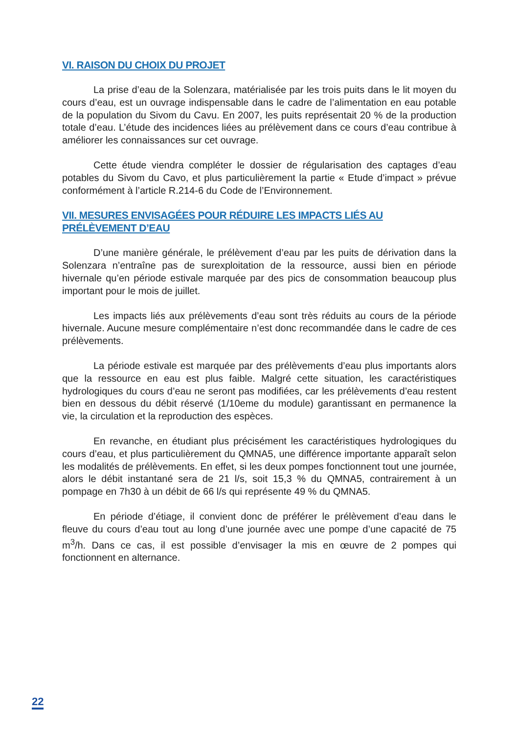VI. RAISON DU CHOIX DU PROJET
La prise d’eau de la Solenzara, matérialisée par les trois puits dans le lit moyen du cours d’eau, est un ouvrage indispensable dans le cadre de l’alimentation en eau potable de la population du Sivom du Cavu. En 2007, les puits représentait 20 % de la production totale d’eau. L’étude des incidences liées au prélèvement dans ce cours d’eau contribue à améliorer les connaissances sur cet ouvrage.
Cette étude viendra compléter le dossier de régularisation des captages d’eau potables du Sivom du Cavo, et plus particulièrement la partie « Etude d’impact » prévue conformément à l’article R.214-6 du Code de l’Environnement.
VII. MESURES ENVISAGÉES POUR RÉDUIRE LES IMPACTS LIÉS AU PRÉLÈVEMENT D’EAU
D’une manière générale, le prélèvement d’eau par les puits de dérivation dans la Solenzara n’entraîne pas de surexploitation de la ressource, aussi bien en période hivernale qu’en période estivale marquée par des pics de consommation beaucoup plus important pour le mois de juillet.
Les impacts liés aux prélèvements d’eau sont très réduits au cours de la période hivernale. Aucune mesure complémentaire n’est donc recommandée dans le cadre de ces prélèvements.
La période estivale est marquée par des prélèvements d’eau plus importants alors que la ressource en eau est plus faible. Malgré cette situation, les caractéristiques hydrologiques du cours d’eau ne seront pas modifiées, car les prélèvements d’eau restent bien en dessous du débit réservé (1/10eme du module) garantissant en permanence la vie, la circulation et la reproduction des espèces.
En revanche, en étudiant plus précisément les caractéristiques hydrologiques du cours d’eau, et plus particulièrement du QMNA5, une différence importante apparaît selon les modalités de prélèvements. En effet, si les deux pompes fonctionnent tout une journée, alors le débit instantané sera de 21 l/s, soit 15,3 % du QMNA5, contrairement à un pompage en 7h30 à un débit de 66 l/s qui représente 49 % du QMNA5.
En période d’étiage, il convient donc de préférer le prélèvement d’eau dans le fleuve du cours d’eau tout au long d’une journée avec une pompe d’une capacité de 75 m<sup>3</sup>/h. Dans ce cas, il est possible d’envisager la mis en œuvre de 2 pompes qui fonctionnent en alternance.
22